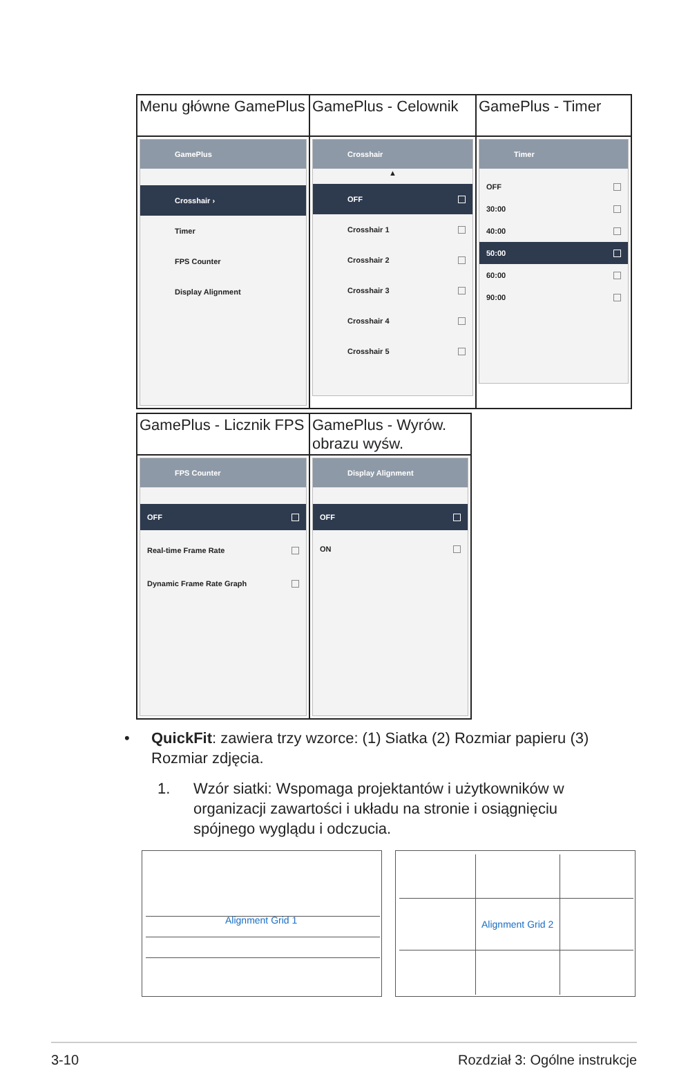| Menu główne GamePlus | GamePlus - Celownik | GamePlus - Timer |
| GamePlus Crosshair › Timer FPS Counter Display Alignment | Crosshair ▲ OFF Crosshair 1 Crosshair 2 Crosshair 3 Crosshair 4 Crosshair 5 | Timer OFF 30:00 40:00 50:00 60:00 90:00 |
| GamePlus - Licznik FPS | GamePlus - Wyrów. obrazu wyśw. |
| FPS Counter OFF Real-time Frame Rate Dynamic Frame Rate Graph | Display Alignment OFF ON |
•
QuickFit: zawiera trzy wzorce: (1) Siatka (2) Rozmiar papieru (3) Rozmiar zdjęcia.
1.
Wzór siatki: Wspomaga projektantów i użytkowników w organizacji zawartości i układu na stronie i osiągnięciu spójnego wyglądu i odczucia.
Alignment Grid 1 Alignment Grid 2
3-10 Rozdział 3: Ogólne instrukcje